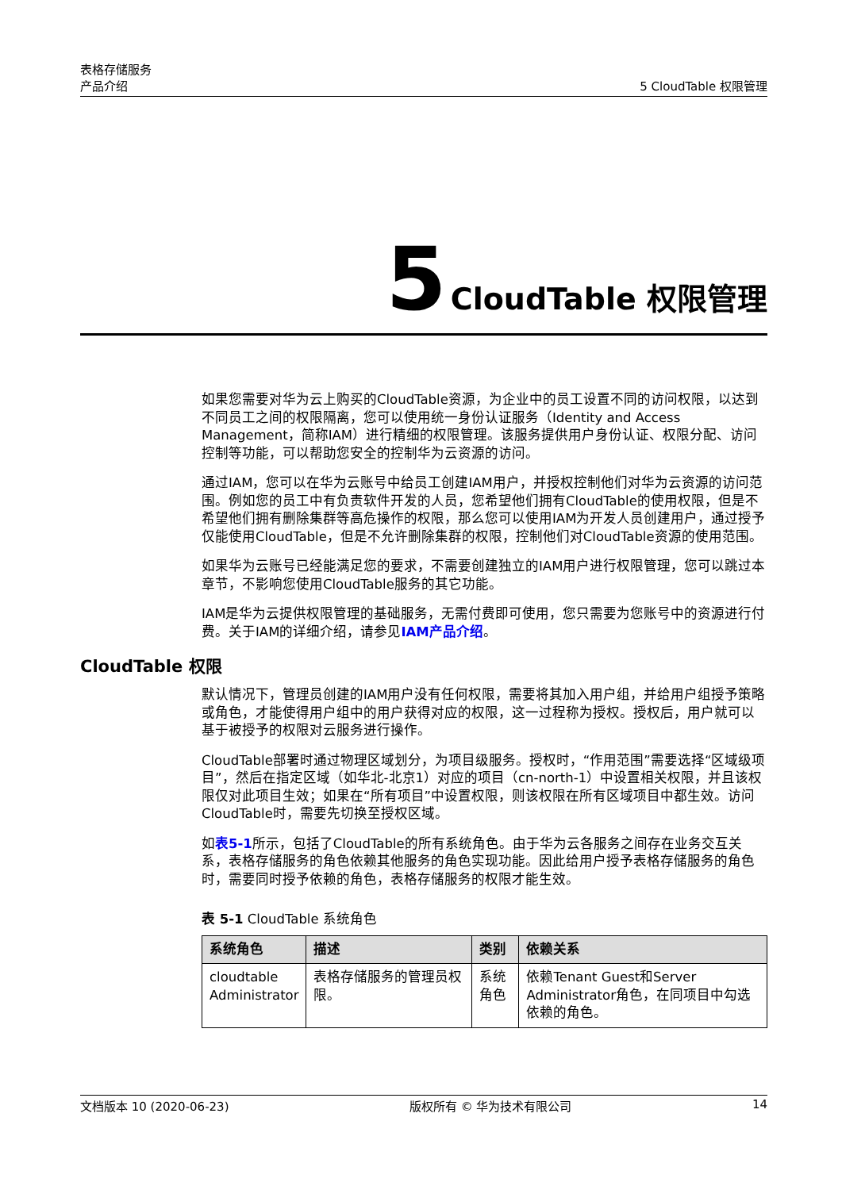表格存储服务
产品介绍
5 CloudTable 权限管理
5 CloudTable 权限管理
如果您需要对华为云上购买的CloudTable资源，为企业中的员工设置不同的访问权限，以达到不同员工之间的权限隔离，您可以使用统一身份认证服务（Identity and Access Management，简称IAM）进行精细的权限管理。该服务提供用户身份认证、权限分配、访问控制等功能，可以帮助您安全的控制华为云资源的访问。
通过IAM，您可以在华为云账号中给员工创建IAM用户，并授权控制他们对华为云资源的访问范围。例如您的员工中有负责软件开发的人员，您希望他们拥有CloudTable的使用权限，但是不希望他们拥有删除集群等高危操作的权限，那么您可以使用IAM为开发人员创建用户，通过授予仅能使用CloudTable，但是不允许删除集群的权限，控制他们对CloudTable资源的使用范围。
如果华为云账号已经能满足您的要求，不需要创建独立的IAM用户进行权限管理，您可以跳过本章节，不影响您使用CloudTable服务的其它功能。
IAM是华为云提供权限管理的基础服务，无需付费即可使用，您只需要为您账号中的资源进行付费。关于IAM的详细介绍，请参见IAM产品介绍。
CloudTable 权限
默认情况下，管理员创建的IAM用户没有任何权限，需要将其加入用户组，并给用户组授予策略或角色，才能使得用户组中的用户获得对应的权限，这一过程称为授权。授权后，用户就可以基于被授予的权限对云服务进行操作。
CloudTable部署时通过物理区域划分，为项目级服务。授权时，“作用范围”需要选择“区域级项目”，然后在指定区域（如华北-北京1）对应的项目（cn-north-1）中设置相关权限，并且该权限仅对此项目生效；如果在“所有项目”中设置权限，则该权限在所有区域项目中都生效。访问CloudTable时，需要先切换至授权区域。
如表5-1所示，包括了CloudTable的所有系统角色。由于华为云各服务之间存在业务交互关系，表格存储服务的角色依赖其他服务的角色实现功能。因此给用户授予表格存储服务的角色时，需要同时授予依赖的角色，表格存储服务的权限才能生效。
表 5-1 CloudTable 系统角色
| 系统角色 | 描述 | 类别 | 依赖关系 |
| --- | --- | --- | --- |
| cloudtable Administrator | 表格存储服务的管理员权限。 | 系统角色 | 依赖Tenant Guest和Server Administrator角色，在同项目中勾选依赖的角色。 |
文档版本 10 (2020-06-23) 版权所有 © 华为技术有限公司 14